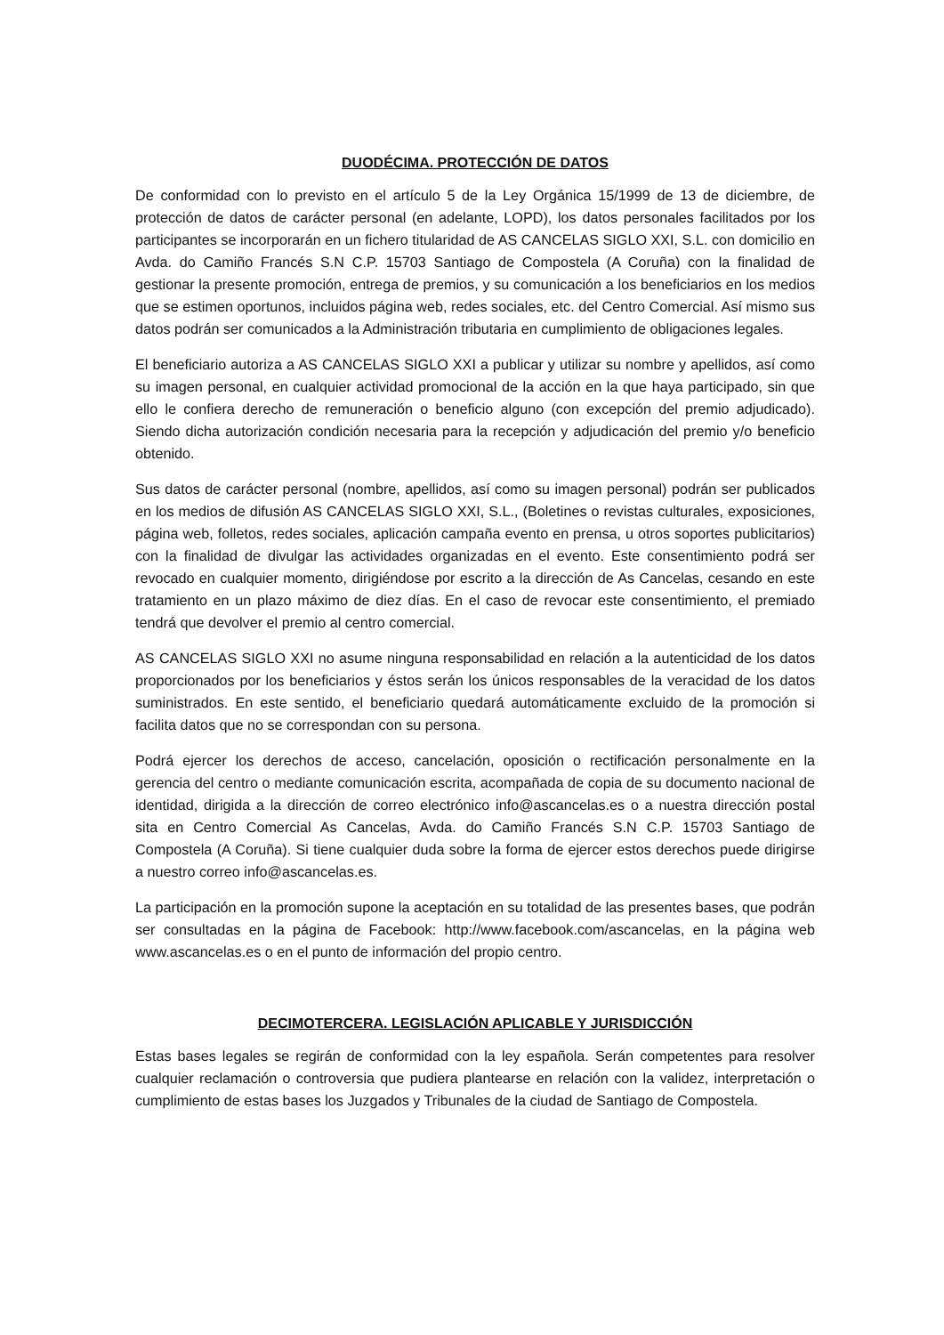DUODÉCIMA. PROTECCIÓN DE DATOS
De conformidad con lo previsto en el artículo 5 de la Ley Orgánica 15/1999 de 13 de diciembre, de protección de datos de carácter personal (en adelante, LOPD), los datos personales facilitados por los participantes se incorporarán en un fichero titularidad de AS CANCELAS SIGLO XXI, S.L. con domicilio en Avda. do Camiño Francés S.N C.P. 15703 Santiago de Compostela (A Coruña) con la finalidad de gestionar la presente promoción, entrega de premios, y su comunicación a los beneficiarios en los medios que se estimen oportunos, incluidos página web, redes sociales, etc. del Centro Comercial. Así mismo sus datos podrán ser comunicados a la Administración tributaria en cumplimiento de obligaciones legales.
El beneficiario autoriza a AS CANCELAS SIGLO XXI a publicar y utilizar su nombre y apellidos, así como su imagen personal, en cualquier actividad promocional de la acción en la que haya participado, sin que ello le confiera derecho de remuneración o beneficio alguno (con excepción del premio adjudicado). Siendo dicha autorización condición necesaria para la recepción y adjudicación del premio y/o beneficio obtenido.
Sus datos de carácter personal (nombre, apellidos, así como su imagen personal) podrán ser publicados en los medios de difusión AS CANCELAS SIGLO XXI, S.L., (Boletines o revistas culturales, exposiciones, página web, folletos, redes sociales, aplicación campaña evento en prensa, u otros soportes publicitarios) con la finalidad de divulgar las actividades organizadas en el evento. Este consentimiento podrá ser revocado en cualquier momento, dirigiéndose por escrito a la dirección de As Cancelas, cesando en este tratamiento en un plazo máximo de diez días. En el caso de revocar este consentimiento, el premiado tendrá que devolver el premio al centro comercial.
AS CANCELAS SIGLO XXI no asume ninguna responsabilidad en relación a la autenticidad de los datos proporcionados por los beneficiarios y éstos serán los únicos responsables de la veracidad de los datos suministrados. En este sentido, el beneficiario quedará automáticamente excluido de la promoción si facilita datos que no se correspondan con su persona.
Podrá ejercer los derechos de acceso, cancelación, oposición o rectificación personalmente en la gerencia del centro o mediante comunicación escrita, acompañada de copia de su documento nacional de identidad, dirigida a la dirección de correo electrónico info@ascancelas.es o a nuestra dirección postal sita en Centro Comercial As Cancelas, Avda. do Camiño Francés S.N C.P. 15703 Santiago de Compostela (A Coruña). Si tiene cualquier duda sobre la forma de ejercer estos derechos puede dirigirse a nuestro correo info@ascancelas.es.
La participación en la promoción supone la aceptación en su totalidad de las presentes bases, que podrán ser consultadas en la página de Facebook: http://www.facebook.com/ascancelas, en la página web www.ascancelas.es o en el punto de información del propio centro.
DECIMOTERCERA. LEGISLACIÓN APLICABLE Y JURISDICCIÓN
Estas bases legales se regirán de conformidad con la ley española. Serán competentes para resolver cualquier reclamación o controversia que pudiera plantearse en relación con la validez, interpretación o cumplimiento de estas bases los Juzgados y Tribunales de la ciudad de Santiago de Compostela.